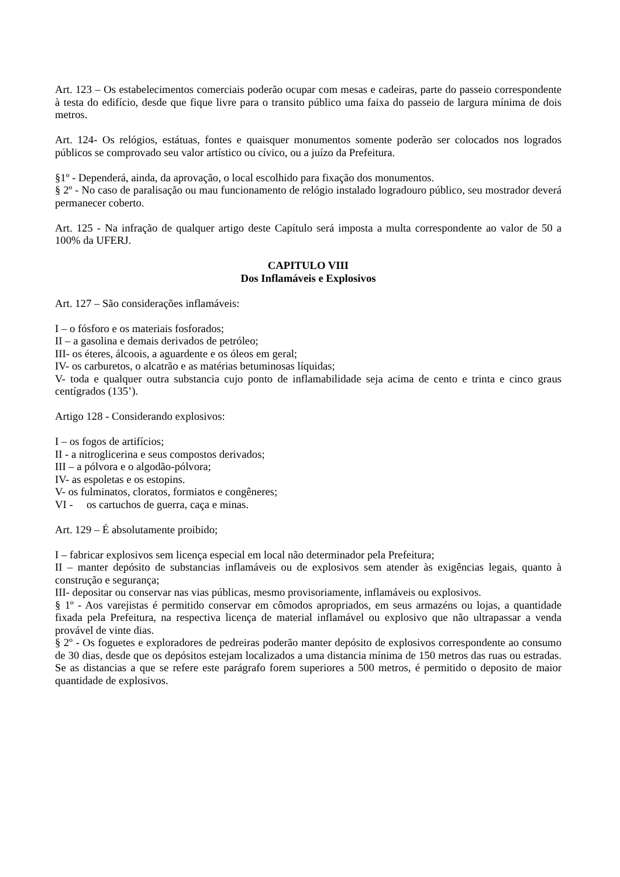Art. 123 – Os estabelecimentos comerciais poderão ocupar com mesas e cadeiras, parte do passeio correspondente à testa do edifício, desde que fique livre para o transito público uma faixa do passeio de largura mínima de dois metros.
Art. 124- Os relógios, estátuas, fontes e quaisquer monumentos somente poderão ser colocados nos logrados públicos se comprovado seu valor artístico ou cívico, ou a juízo da Prefeitura.
§1º - Dependerá, ainda, da aprovação, o local escolhido para fixação dos monumentos.
§ 2º - No caso de paralisação ou mau funcionamento de relógio instalado logradouro público, seu mostrador deverá permanecer coberto.
Art. 125 - Na infração de qualquer artigo deste Capítulo será imposta a multa correspondente ao valor de 50 a 100% da UFERJ.
CAPITULO VIII
Dos Inflamáveis e Explosivos
Art. 127 – São considerações inflamáveis:
I – o fósforo e os materiais fosforados;
II – a gasolina e demais derivados de petróleo;
III- os éteres, álcoois, a aguardente e os óleos em geral;
IV- os carburetos, o alcatrão e as matérias betuminosas líquidas;
V- toda e qualquer outra substancia cujo ponto de inflamabilidade seja acima de cento e trinta e cinco graus centígrados (135’).
Artigo 128 - Considerando explosivos:
I – os fogos de artifícios;
II - a nitroglicerina e seus compostos derivados;
III – a pólvora e o algodão-pólvora;
IV- as espoletas e os estopins.
V- os fulminatos, cloratos, formiatos e congêneres;
VI - os cartuchos de guerra, caça e minas.
Art. 129 – É absolutamente proibido;
I – fabricar explosivos sem licença especial em local não determinador pela Prefeitura;
II – manter depósito de substancias inflamáveis ou de explosivos sem atender às exigências legais, quanto à construção e segurança;
III- depositar ou conservar nas vias públicas, mesmo provisoriamente, inflamáveis ou explosivos.
§ 1º - Aos varejistas é permitido conservar em cômodos apropriados, em seus armazéns ou lojas, a quantidade fixada pela Prefeitura, na respectiva licença de material inflamável ou explosivo que não ultrapassar a venda provável de vinte dias.
§ 2º - Os foguetes e exploradores de pedreiras poderão manter depósito de explosivos correspondente ao consumo de 30 dias, desde que os depósitos estejam localizados a uma distancia mínima de 150 metros das ruas ou estradas. Se as distancias a que se refere este parágrafo forem superiores a 500 metros, é permitido o deposito de maior quantidade de explosivos.